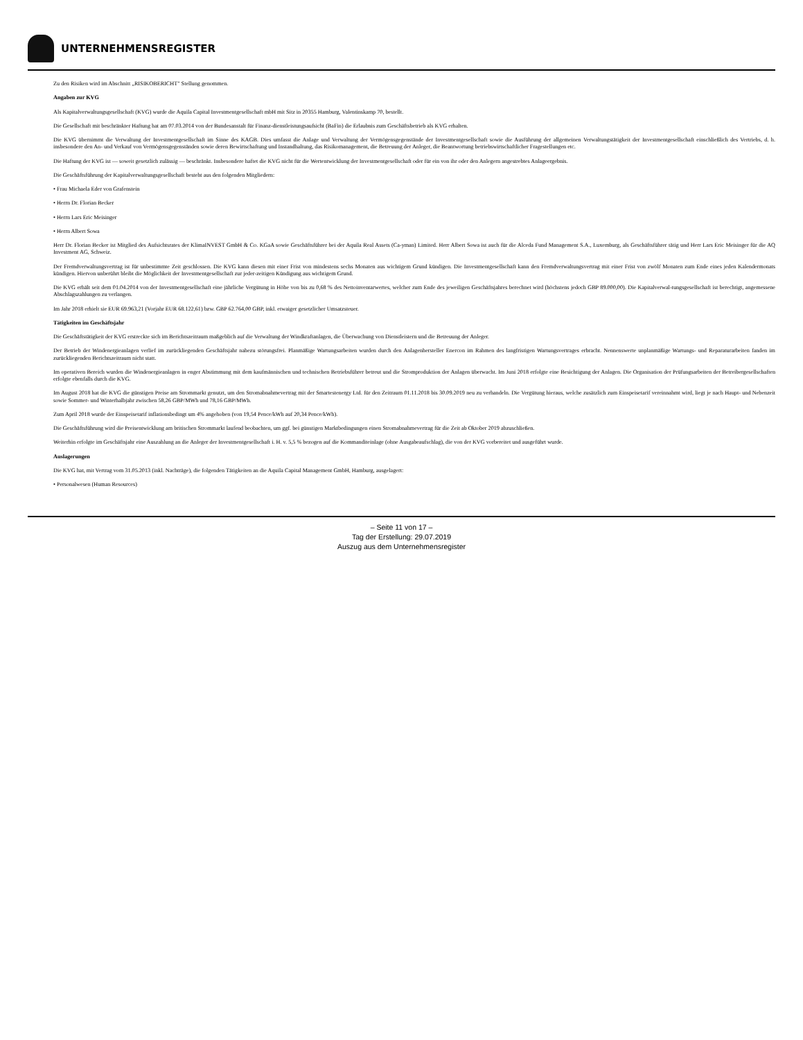UNTERNEHMENSREGISTER
Zu den Risiken wird im Abschnitt „RISIKOBERICHT" Stellung genommen.
Angaben zur KVG
Als Kapitalverwaltungsgesellschaft (KVG) wurde die Aquila Capital Investmentgesellschaft mbH mit Sitz in 20355 Hamburg, Valentinskamp 70, bestellt.
Die Gesellschaft mit beschränkter Haftung hat am 07.03.2014 von der Bundesanstalt für Finanz-dienstleistungsaufsicht (BaFin) die Erlaubnis zum Geschäftsbetrieb als KVG erhalten.
Die KVG übernimmt die Verwaltung der Investmentgesellschaft im Sinne des KAGB. Dies umfasst die Anlage und Verwaltung der Vermögensgegenstände der Investmentgesellschaft sowie die Ausführung der allgemeinen Verwaltungstätigkeit der Investmentgesellschaft einschließlich des Vertriebs, d. h. insbesondere den An- und Verkauf von Vermögensgegenständen sowie deren Bewirtschaftung und Instandhaltung, das Risikomanagement, die Betreuung der Anleger, die Beantwortung betriebswirtschaftlicher Fragestellungen etc.
Die Haftung der KVG ist — soweit gesetzlich zulässig — beschränkt. Insbesondere haftet die KVG nicht für die Wertentwicklung der Investmentgesellschaft oder für ein von ihr oder den Anlegern angestrebtes Anlageergebnis.
Die Geschäftsführung der Kapitalverwaltungsgesellschaft besteht aus den folgenden Mitgliedern:
• Frau Michaela Eder von Grafenstein
• Herrn Dr. Florian Becker
• Herrn Lars Eric Meisinger
• Herrn Albert Sowa
Herr Dr. Florian Becker ist Mitglied des Aufsichtsrates der KlimaINVEST GmbH & Co. KGaA sowie Geschäftsführer bei der Aquila Real Assets (Ca-yman) Limited. Herr Albert Sowa ist auch für die Alceda Fund Management S.A., Luxemburg, als Geschäftsführer tätig und Herr Lars Eric Meisinger für die AQ Investment AG, Schweiz.
Der Fremdverwaltungsvertrag ist für unbestimmte Zeit geschlossen. Die KVG kann diesen mit einer Frist von mindestens sechs Monaten aus wichtigem Grund kündigen. Die Investmentgesellschaft kann den Fremdverwaltungsvertrag mit einer Frist von zwölf Monaten zum Ende eines jeden Kalendermonats kündigen. Hiervon unberührt bleibt die Möglichkeit der Investmentgesellschaft zur jeder-zeitigen Kündigung aus wichtigem Grund.
Die KVG erhält seit dem 01.04.2014 von der Investmentgesellschaft eine jährliche Vergütung in Höhe von bis zu 0,68 % des Nettoinventarwertes, welcher zum Ende des jeweiligen Geschäftsjahres berechnet wird (höchstens jedoch GBP 89.000,00). Die Kapitalverwal-tungsgesellschaft ist berechtigt, angemessene Abschlagszahlungen zu verlangen.
Im Jahr 2018 erhielt sie EUR 69.963,21 (Vorjahr EUR 68.122,61) bzw. GBP 62.764,00 GBP, inkl. etwaiger gesetzlicher Umsatzsteuer.
Tätigkeiten im Geschäftsjahr
Die Geschäftstätigkeit der KVG erstreckte sich im Berichtszeitraum maßgeblich auf die Verwaltung der Windkraftanlagen, die Überwachung von Dienstleistern und die Betreuung der Anleger.
Der Betrieb der Windenergieanlagen verlief im zurückliegenden Geschäftsjahr nahezu störungsfrei. Planmäßige Wartungsarbeiten wurden durch den Anlagenhersteller Enercon im Rahmen des langfristigen Wartungsvertrages erbracht. Nennenswerte unplanmäßige Wartungs- und Reparaturarbeiten fanden im zurückliegenden Berichtszeitraum nicht statt.
Im operativen Bereich wurden die Windenergieanlagen in enger Abstimmung mit dem kaufmännischen und technischen Betriebsführer betreut und die Stromproduktion der Anlagen überwacht. Im Juni 2018 erfolgte eine Besichtigung der Anlagen. Die Organisation der Prüfungsarbeiten der Betreibergesellschaften erfolgte ebenfalls durch die KVG.
Im August 2018 hat die KVG die günstigen Preise am Strommarkt genutzt, um den Stromabnahmevertrag mit der Smartestenergy Ltd. für den Zeitraum 01.11.2018 bis 30.09.2019 neu zu verhandeln. Die Vergütung hieraus, welche zusätzlich zum Einspeisetarif vereinnahmt wird, liegt je nach Haupt- und Nebenzeit sowie Sommer- und Winterhalbjahr zwischen 58,26 GBP/MWh und 78,16 GBP/MWh.
Zum April 2018 wurde der Einspeisetarif inflationsbedingt um 4% angehoben (von 19,54 Pence/kWh auf 20,34 Pence/kWh).
Die Geschäftsführung wird die Preisentwicklung am britischen Strommarkt laufend beobachten, um ggf. bei günstigen Marktbedingungen einen Stromabnahmevertrag für die Zeit ab Oktober 2019 abzuschließen.
Weiterhin erfolgte im Geschäftsjahr eine Auszahlung an die Anleger der Investmentgesellschaft i. H. v. 5,5 % bezogen auf die Kommanditeinlage (ohne Ausgabeaufschlag), die von der KVG vorbereitet und ausgeführt wurde.
Auslagerungen
Die KVG hat, mit Vertrag vom 31.05.2013 (inkl. Nachträge), die folgenden Tätigkeiten an die Aquila Capital Management GmbH, Hamburg, ausgelagert:
• Personalwesen (Human Resources)
– Seite 11 von 17 –
Tag der Erstellung: 29.07.2019
Auszug aus dem Unternehmensregister